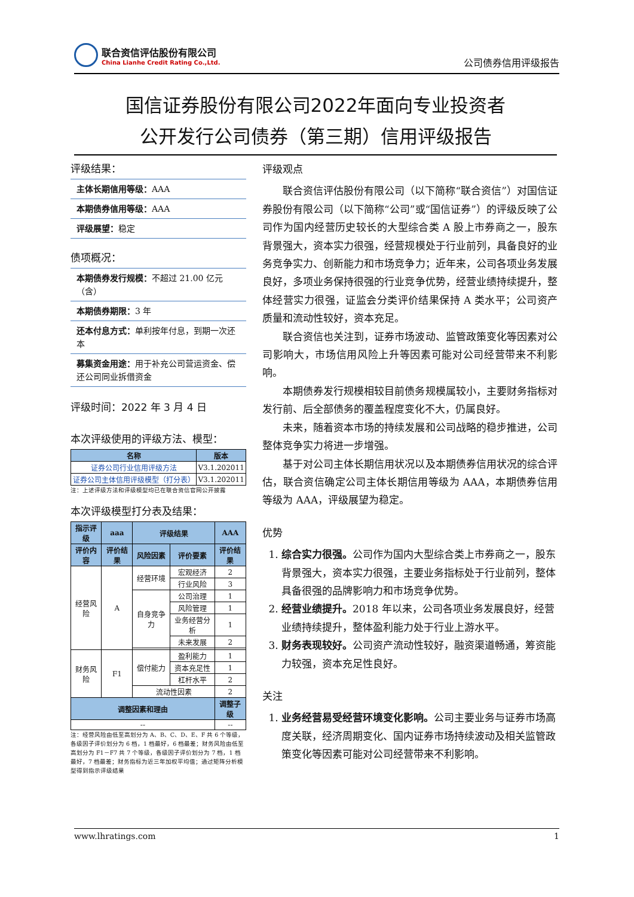联合资信评估股份有限公司
China Lianhe Credit Rating Co.,Ltd.
公司债券信用评级报告
国信证券股份有限公司2022年面向专业投资者
公开发行公司债券（第三期）信用评级报告
评级结果：
主体长期信用等级：AAA
本期债券信用等级：AAA
评级展望：稳定
债项概况：
本期债券发行规模：不超过 21.00 亿元（含）
本期债券期限：3 年
还本付息方式：单利按年付息，到期一次还本
募集资金用途：用于补充公司营运资金、偿还公司同业拆借资金
评级时间：2022 年 3 月 4 日
本次评级使用的评级方法、模型：
| 名称 | 版本 |
| --- | --- |
| 证券公司行业信用评级方法 | V3.1.202011 |
| 证券公司主体信用评级模型（打分表） | V3.1.202011 |
注：上述评级方法和评级模型均已在联合资信官网公开披露
本次评级模型打分表及结果：
| 指示评级 | aaa | 评级结果 | | AAA |
| --- | --- | --- | --- | --- |
| 评价内容 | 评价结果 | 风险因素 | 评价要素 | 评价结果 |
| 经营风险 | A | 经营环境 | 宏观经济 | 2 |
| | | | 行业风险 | 3 |
| | | 自身竞争力 | 公司治理 | 1 |
| | | | 风险管理 | 1 |
| | | | 业务经营分析 | 1 |
| | | | 未来发展 | 2 |
| 财务风险 | F1 | 偿付能力 | 盈利能力 | 1 |
| | | | 资本充足性 | 1 |
| | | | 杠杆水平 | 2 |
| | | 流动性因素 | | 2 |
| 调整因素和理由 | | | | 调整子级 |
| -- | | | | -- |
注：经营风险由低至高划分为 A、B、C、D、E、F 共 6 个等级，各级因子评价划分为 6 档，1 档最好，6 档最差；财务风险由低至高划分为 F1－F7 共 7 个等级，各级因子评价划分为 7 档，1 档最好，7 档最差；财务指标为近三年加权平均值；通过矩阵分析模型得到指示评级结果
评级观点
联合资信评估股份有限公司（以下简称“联合资信”）对国信证券股份有限公司（以下简称“公司”或“国信证券”）的评级反映了公司作为国内经营历史较长的大型综合类 A 股上市券商之一，股东背景强大，资本实力很强，经营规模处于行业前列，具备良好的业务竞争实力、创新能力和市场竞争力；近年来，公司各项业务发展良好，多项业务保持很强的行业竞争优势，经营业绩持续提升，整体经营实力很强，证监会分类评价结果保持 A 类水平；公司资产质量和流动性较好，资本充足。
联合资信也关注到，证券市场波动、监管政策变化等因素对公司影响大，市场信用风险上升等因素可能对公司经营带来不利影响。
本期债券发行规模相较目前债务规模属较小，主要财务指标对发行前、后全部债务的覆盖程度变化不大，仍属良好。
未来，随着资本市场的持续发展和公司战略的稳步推进，公司整体竞争实力将进一步增强。
基于对公司主体长期信用状况以及本期债券信用状况的综合评估，联合资信确定公司主体长期信用等级为 AAA，本期债券信用等级为 AAA，评级展望为稳定。
优势
1. 综合实力很强。公司作为国内大型综合类上市券商之一，股东背景强大，资本实力很强，主要业务指标处于行业前列，整体具备很强的品牌影响力和市场竞争优势。
2. 经营业绩提升。2018 年以来，公司各项业务发展良好，经营业绩持续提升，整体盈利能力处于行业上游水平。
3. 财务表现较好。公司资产流动性较好，融资渠道畅通，筹资能力较强，资本充足性良好。
关注
1. 业务经营易受经营环境变化影响。公司主要业务与证券市场高度关联，经济周期变化、国内证券市场持续波动及相关监管政策变化等因素可能对公司经营带来不利影响。
www.lhratings.com 1